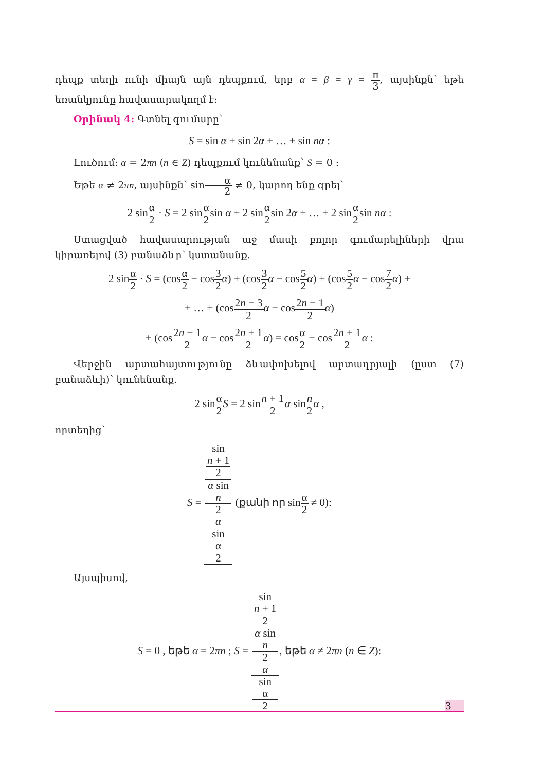դեպք տեղի ունի միայն այն դեպքում, երբ α = β = γ = π 3, այսինքն՝ եթե եռանկյունը հավասարակողմ է:
Օրինակ 4: Գտնել գումարը՝
S = sin α + sin 2α + … + sin nα :
Լուծում: α = 2πn (n ∈ Z) դեպքում կունենանք՝ S = 0 :
Եթե α ≠ 2πn, այսինքն՝ sinα 2 ≠ 0, կարող ենք գրել՝
2 sinα 2 · S = 2 sinα 2sin α + 2 sinα 2sin 2α + … + 2 sinα 2sin nα :
Ստացված հավասարության աջ մասի բոլոր գումարելիների վրա կիրառելով (3) բանաձևը՝ կստանանք.
2 sinα 2 · S = (cosα 2 − cos3 2 α) + (cos3 2 α − cos5 2 α) + (cos5 2 α − cos7 2 α) +
+ … + (cos2n − 3 2 α − cos2n − 1 2 α)
+ (cos2n − 1 2 α − cos2n + 1 2 α) = cosα 2 − cos2n + 1 2 α :
Վերջին արտահայտությունը ձևափոխելով արտադրյալի (ըստ (7) բանաձևի)՝ կունենանք.
2 sinα 2 S = 2 sinn + 1 2 α sinn 2 α ,
որտեղից՝
S = sin
n + 1
2
α sin
n
2
α sin
α
2 (քանի որ sinα 2 ≠ 0):
Այսպիսով,
S = 0 , եթե α = 2πn ; S = sin
n + 1
2
α sin
n
2
α sin
α
2, եթե α ≠ 2πn (n ∈ Z):
3